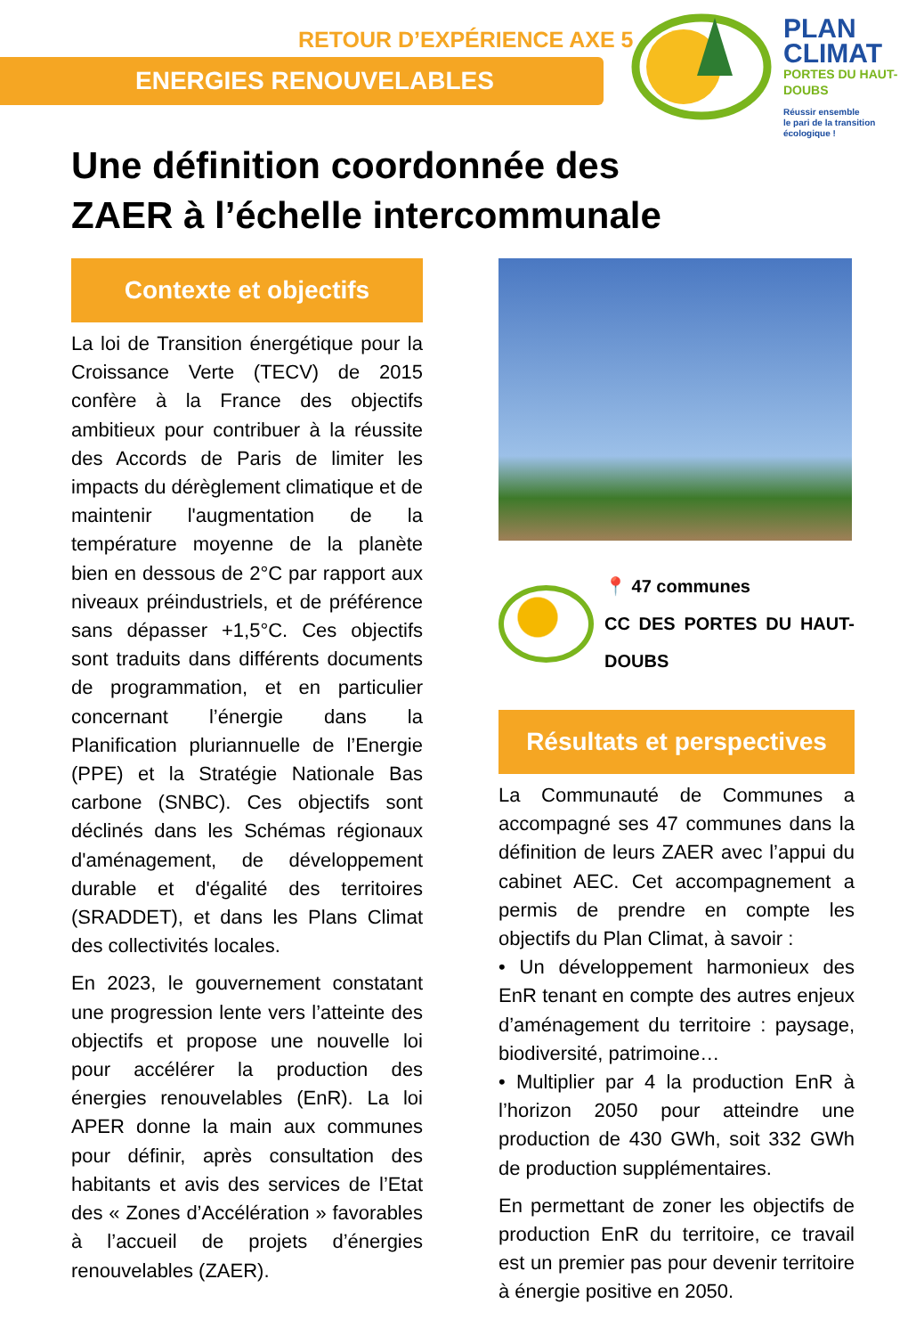RETOUR D’EXPÉRIENCE AXE 5
ENERGIES RENOUVELABLES
PLAN
CLIMAT
PORTES DU HAUT-DOUBS
Réussir ensemble
le pari de la transition
écologique !
Une définition coordonnée des ZAER à l’échelle intercommunale
Contexte et objectifs
La loi de Transition énergétique pour la Croissance Verte (TECV) de 2015 confère à la France des objectifs ambitieux pour contribuer à la réussite des Accords de Paris de limiter les impacts du dérèglement climatique et de maintenir l'augmentation de la température moyenne de la planète bien en dessous de 2°C par rapport aux niveaux préindustriels, et de préférence sans dépasser +1,5°C. Ces objectifs sont traduits dans différents documents de programmation, et en particulier concernant l’énergie dans la Planification pluriannuelle de l’Energie (PPE) et la Stratégie Nationale Bas carbone (SNBC). Ces objectifs sont déclinés dans les Schémas régionaux d'aménagement, de développement durable et d'égalité des territoires (SRADDET), et dans les Plans Climat des collectivités locales.
En 2023, le gouvernement constatant une progression lente vers l’atteinte des objectifs et propose une nouvelle loi pour accélérer la production des énergies renouvelables (EnR). La loi APER donne la main aux communes pour définir, après consultation des habitants et avis des services de l’Etat des « Zones d’Accélération » favorables à l’accueil de projets d’énergies renouvelables (ZAER).
📍 47 communes
CC DES PORTES DU HAUT-DOUBS
Résultats et perspectives
La Communauté de Communes a accompagné ses 47 communes dans la définition de leurs ZAER avec l’appui du cabinet AEC. Cet accompagnement a permis de prendre en compte les objectifs du Plan Climat, à savoir :
• Un développement harmonieux des EnR tenant en compte des autres enjeux d’aménagement du territoire : paysage, biodiversité, patrimoine…
• Multiplier par 4 la production EnR à l’horizon 2050 pour atteindre une production de 430 GWh, soit 332 GWh de production supplémentaires.
En permettant de zoner les objectifs de production EnR du territoire, ce travail est un premier pas pour devenir territoire à énergie positive en 2050.